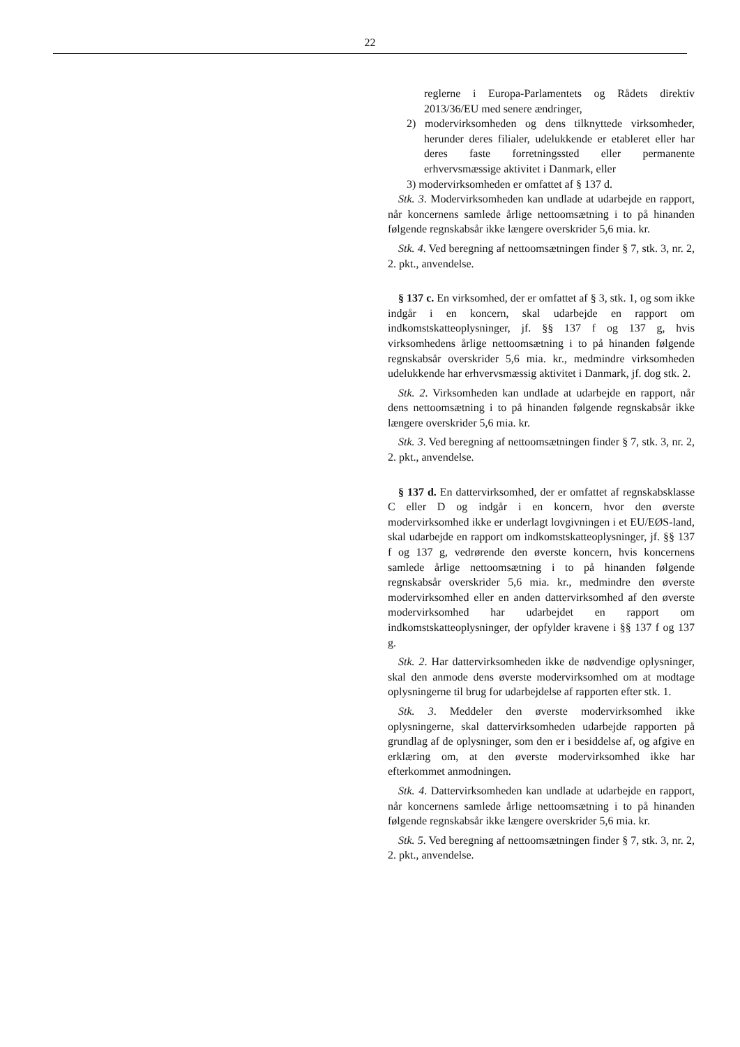22
reglerne i Europa-Parlamentets og Rådets direktiv 2013/36/EU med senere ændringer,
2) modervirksomheden og dens tilknyttede virksomheder, herunder deres filialer, udelukkende er etableret eller har deres faste forretningssted eller permanente erhvervsmæssige aktivitet i Danmark, eller
3) modervirksomheden er omfattet af § 137 d.
Stk. 3. Modervirksomheden kan undlade at udarbejde en rapport, når koncernens samlede årlige nettoomsætning i to på hinanden følgende regnskabsår ikke længere overskrider 5,6 mia. kr.
Stk. 4. Ved beregning af nettoomsætningen finder § 7, stk. 3, nr. 2, 2. pkt., anvendelse.
§ 137 c. En virksomhed, der er omfattet af § 3, stk. 1, og som ikke indgår i en koncern, skal udarbejde en rapport om indkomstskatteoplysninger, jf. §§ 137 f og 137 g, hvis virksomhedens årlige nettoomsætning i to på hinanden følgende regnskabsår overskrider 5,6 mia. kr., medmindre virksomheden udelukkende har erhvervsmæssig aktivitet i Danmark, jf. dog stk. 2.
Stk. 2. Virksomheden kan undlade at udarbejde en rapport, når dens nettoomsætning i to på hinanden følgende regnskabsår ikke længere overskrider 5,6 mia. kr.
Stk. 3. Ved beregning af nettoomsætningen finder § 7, stk. 3, nr. 2, 2. pkt., anvendelse.
§ 137 d. En dattervirksomhed, der er omfattet af regnskabsklasse C eller D og indgår i en koncern, hvor den øverste modervirksomhed ikke er underlagt lovgivningen i et EU/EØS-land, skal udarbejde en rapport om indkomstskatteoplysninger, jf. §§ 137 f og 137 g, vedrørende den øverste koncern, hvis koncernens samlede årlige nettoomsætning i to på hinanden følgende regnskabsår overskrider 5,6 mia. kr., medmindre den øverste modervirksomhed eller en anden dattervirksomhed af den øverste modervirksomhed har udarbejdet en rapport om indkomstskatteoplysninger, der opfylder kravene i §§ 137 f og 137 g.
Stk. 2. Har dattervirksomheden ikke de nødvendige oplysninger, skal den anmode dens øverste modervirksomhed om at modtage oplysningerne til brug for udarbejdelse af rapporten efter stk. 1.
Stk. 3. Meddeler den øverste modervirksomhed ikke oplysningerne, skal dattervirksomheden udarbejde rapporten på grundlag af de oplysninger, som den er i besiddelse af, og afgive en erklæring om, at den øverste modervirksomhed ikke har efterkommet anmodningen.
Stk. 4. Dattervirksomheden kan undlade at udarbejde en rapport, når koncernens samlede årlige nettoomsætning i to på hinanden følgende regnskabsår ikke længere overskrider 5,6 mia. kr.
Stk. 5. Ved beregning af nettoomsætningen finder § 7, stk. 3, nr. 2, 2. pkt., anvendelse.